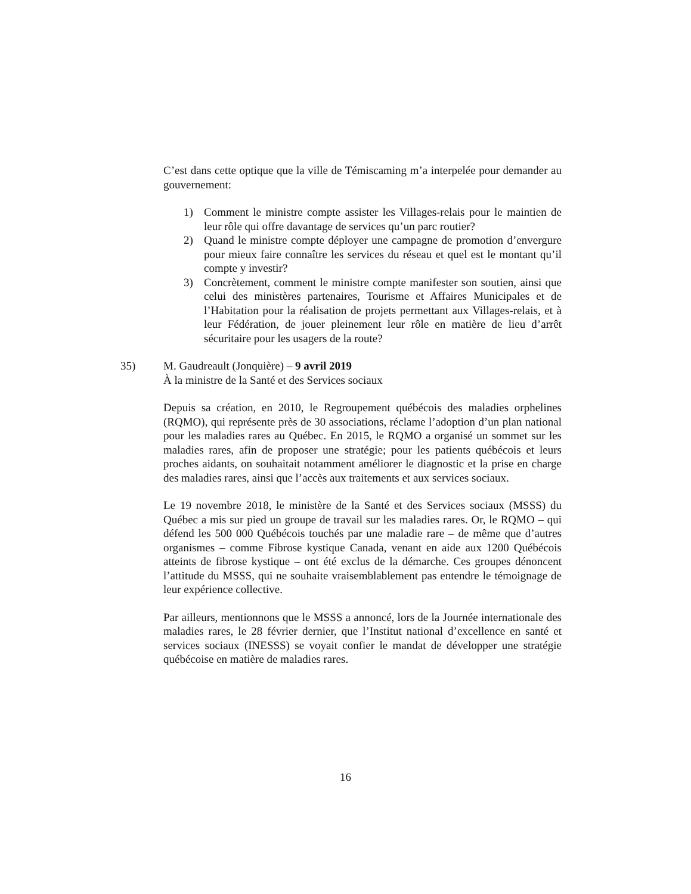C’est dans cette optique que la ville de Témiscaming m’a interpelée pour demander au gouvernement:
1) Comment le ministre compte assister les Villages-relais pour le maintien de leur rôle qui offre davantage de services qu’un parc routier?
2) Quand le ministre compte déployer une campagne de promotion d’envergure pour mieux faire connaître les services du réseau et quel est le montant qu’il compte y investir?
3) Concrètement, comment le ministre compte manifester son soutien, ainsi que celui des ministères partenaires, Tourisme et Affaires Municipales et de l’Habitation pour la réalisation de projets permettant aux Villages-relais, et à leur Fédération, de jouer pleinement leur rôle en matière de lieu d’arrêt sécuritaire pour les usagers de la route?
35) M. Gaudreault (Jonquière) – 9 avril 2019
À la ministre de la Santé et des Services sociaux
Depuis sa création, en 2010, le Regroupement québécois des maladies orphelines (RQMO), qui représente près de 30 associations, réclame l’adoption d’un plan national pour les maladies rares au Québec. En 2015, le RQMO a organisé un sommet sur les maladies rares, afin de proposer une stratégie; pour les patients québécois et leurs proches aidants, on souhaitait notamment améliorer le diagnostic et la prise en charge des maladies rares, ainsi que l’accès aux traitements et aux services sociaux.
Le 19 novembre 2018, le ministère de la Santé et des Services sociaux (MSSS) du Québec a mis sur pied un groupe de travail sur les maladies rares. Or, le RQMO – qui défend les 500 000 Québécois touchés par une maladie rare – de même que d’autres organismes – comme Fibrose kystique Canada, venant en aide aux 1200 Québécois atteints de fibrose kystique – ont été exclus de la démarche. Ces groupes dénoncent l’attitude du MSSS, qui ne souhaite vraisemblablement pas entendre le témoignage de leur expérience collective.
Par ailleurs, mentionnons que le MSSS a annoncé, lors de la Journée internationale des maladies rares, le 28 février dernier, que l’Institut national d’excellence en santé et services sociaux (INESSS) se voyait confier le mandat de développer une stratégie québécoise en matière de maladies rares.
16